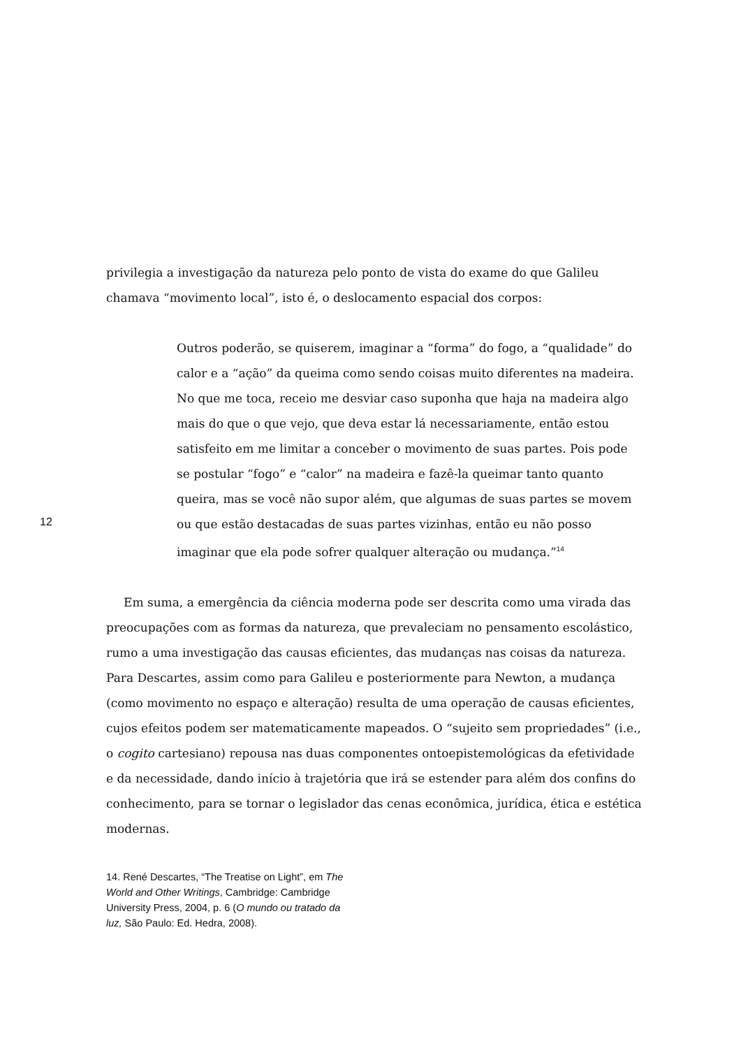privilegia a investigação da natureza pelo ponto de vista do exame do que Galileu chamava “movimento local”, isto é, o deslocamento espacial dos corpos:
Outros poderão, se quiserem, imaginar a “forma” do fogo, a “qualidade” do calor e a “ação” da queima como sendo coisas muito diferentes na madeira. No que me toca, receio me desviar caso suponha que haja na madeira algo mais do que o que vejo, que deva estar lá necessariamente, então estou satisfeito em me limitar a conceber o movimento de suas partes. Pois pode se postular “fogo” e “calor” na madeira e fazê-la queimar tanto quanto queira, mas se você não supor além, que algumas de suas partes se movem ou que estão destacadas de suas partes vizinhas, então eu não posso imaginar que ela pode sofrer qualquer alteração ou mudança.”<sup>14</sup>
Em suma, a emergência da ciência moderna pode ser descrita como uma virada das preocupações com as formas da natureza, que prevaleciam no pensamento escolástico, rumo a uma investigação das causas eficientes, das mudanças nas coisas da natureza. Para Descartes, assim como para Galileu e posteriormente para Newton, a mudança (como movimento no espaço e alteração) resulta de uma operação de causas eficientes, cujos efeitos podem ser matematicamente mapeados. O “sujeito sem propriedades” (i.e., o cogito cartesiano) repousa nas duas componentes ontoepistemológicas da efetividade e da necessidade, dando início à trajetória que irá se estender para além dos confins do conhecimento, para se tornar o legislador das cenas econômica, jurídica, ética e estética modernas.
14. René Descartes, “The Treatise on Light”, em The World and Other Writings, Cambridge: Cambridge University Press, 2004, p. 6 (O mundo ou tratado da luz, São Paulo: Ed. Hedra, 2008).
12